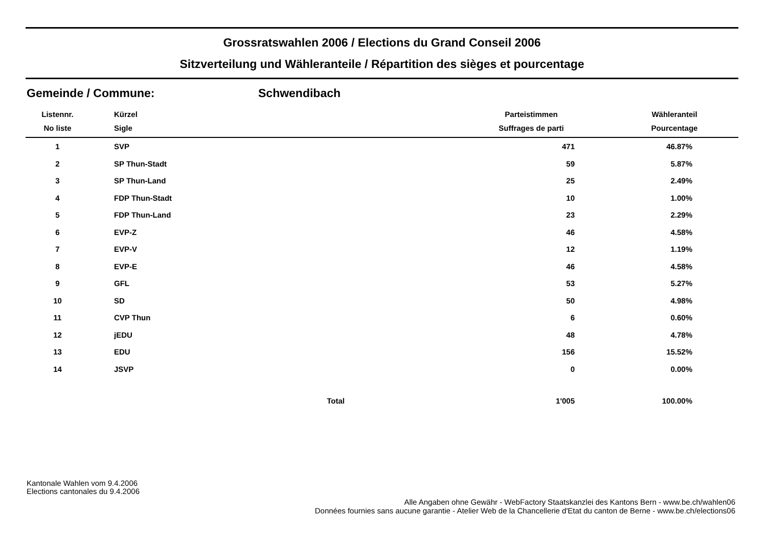Grossratswahlen 2006 / Elections du Grand Conseil 2006
Sitzverteilung und Wähleranteile / Répartition des sièges et pourcentage
Gemeinde / Commune: Schwendibach
| Listennr. | Kürzel | | Parteistimmen | Wähleranteil |
| --- | --- | --- | --- | --- |
| No liste | Sigle | | Suffrages de parti | Pourcentage |
| 1 | SVP | | 471 | 46.87% |
| 2 | SP Thun-Stadt | | 59 | 5.87% |
| 3 | SP Thun-Land | | 25 | 2.49% |
| 4 | FDP Thun-Stadt | | 10 | 1.00% |
| 5 | FDP Thun-Land | | 23 | 2.29% |
| 6 | EVP-Z | | 46 | 4.58% |
| 7 | EVP-V | | 12 | 1.19% |
| 8 | EVP-E | | 46 | 4.58% |
| 9 | GFL | | 53 | 5.27% |
| 10 | SD | | 50 | 4.98% |
| 11 | CVP Thun | | 6 | 0.60% |
| 12 | jEDU | | 48 | 4.78% |
| 13 | EDU | | 156 | 15.52% |
| 14 | JSVP | | 0 | 0.00% |
| Total | | | 1'005 | 100.00% |
Kantonale Wahlen vom 9.4.2006
Elections cantonales du 9.4.2006
Alle Angaben ohne Gewähr - WebFactory Staatskanzlei des Kantons Bern - www.be.ch/wahlen06
Données fournies sans aucune garantie - Atelier Web de la Chancellerie d'Etat du canton de Berne - www.be.ch/elections06